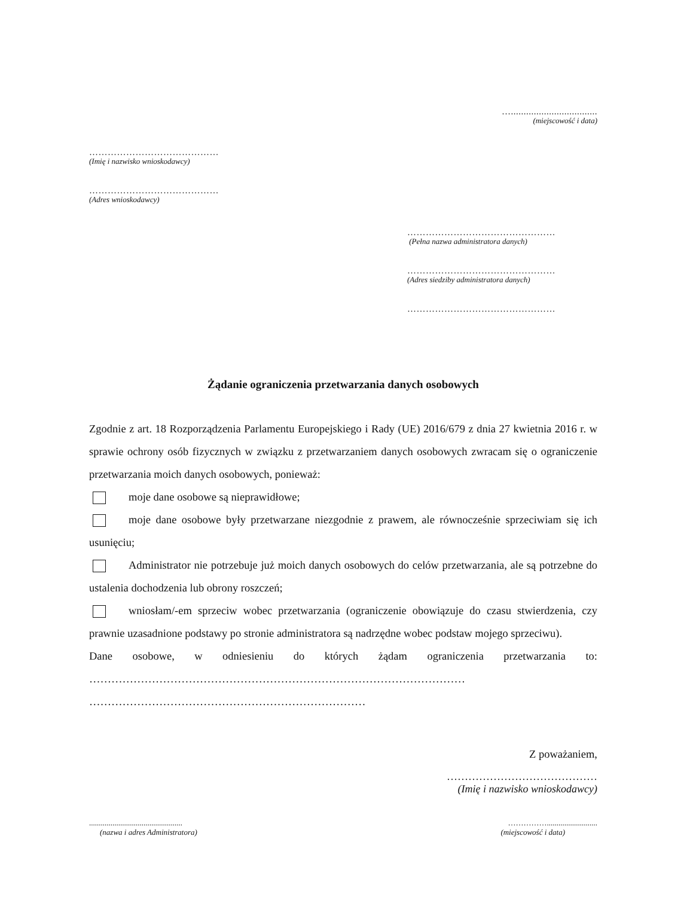…..................................
(miejscowość i data)
……………………………………
(Imię i nazwisko wnioskodawcy)
……………………………………
(Adres wnioskodawcy)
…………………………………………
(Pełna nazwa administratora danych)
…………………………………………
(Adres siedziby administratora danych)
…………………………………………
Żądanie ograniczenia przetwarzania danych osobowych
Zgodnie z art. 18 Rozporządzenia Parlamentu Europejskiego i Rady (UE) 2016/679 z dnia 27 kwietnia 2016 r. w sprawie ochrony osób fizycznych w związku z przetwarzaniem danych osobowych zwracam się o ograniczenie przetwarzania moich danych osobowych, ponieważ:
moje dane osobowe są nieprawidłowe;
moje dane osobowe były przetwarzane niezgodnie z prawem, ale równocześnie sprzeciwiam się ich usunięciu;
Administrator nie potrzebuje już moich danych osobowych do celów przetwarzania, ale są potrzebne do ustalenia dochodzenia lub obrony roszczeń;
wniosłam/-em sprzeciw wobec przetwarzania (ograniczenie obowiązuje do czasu stwierdzenia, czy prawnie uzasadnione podstawy po stronie administratora są nadrzędne wobec podstaw mojego sprzeciwu).
Dane osobowe, w odniesieniu do których żądam ograniczenia przetwarzania to:
…………………………………………………………………………………………
…………………………………………………………………
Z poważaniem,
……………………………………
(Imię i nazwisko wnioskodawcy)
................................................
(nazwa i adres Administratora)
……………..........................
(miejscowość i data)